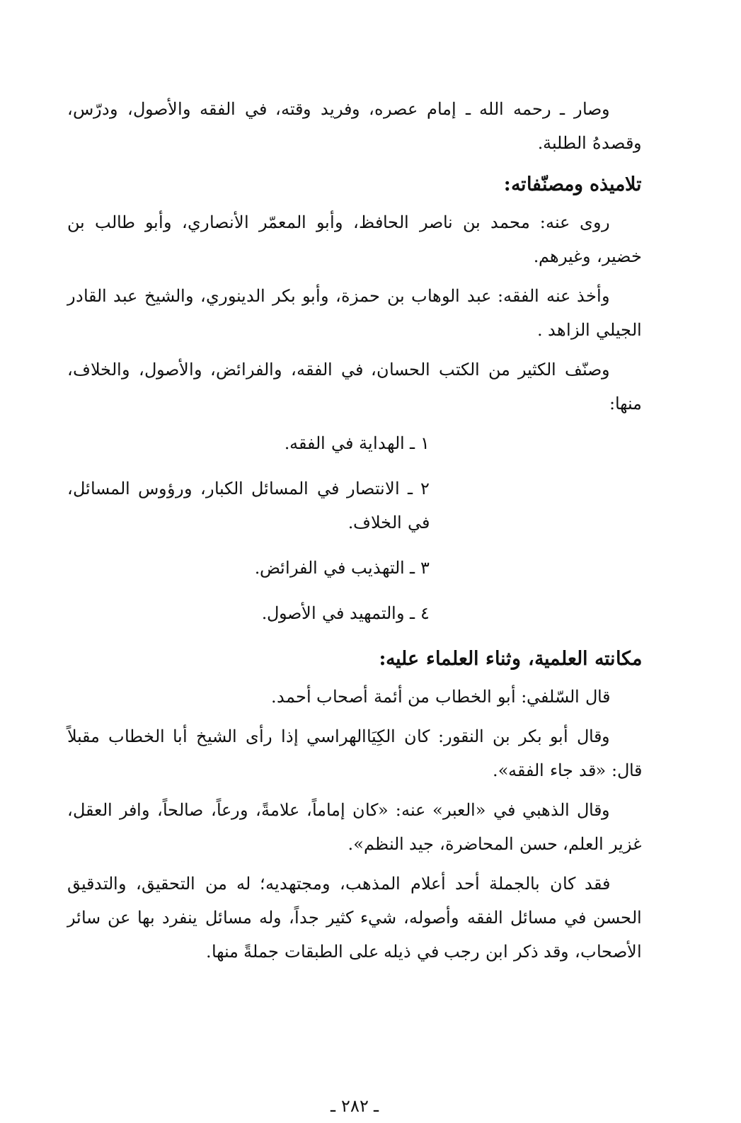وصار ـ رحمه الله ـ إمام عصره، وفريد وقته، في الفقه والأصول، ودرّس، وقصدهُ الطلبة.
تلاميذه ومصنّفاته:
روى عنه: محمد بن ناصر الحافظ، وأبو المعمّر الأنصاري، وأبو طالب بن خضير، وغيرهم.
وأخذ عنه الفقه: عبد الوهاب بن حمزة، وأبو بكر الدينوري، والشيخ عبد القادر الجيلي الزاهد .
وصنّف الكثير من الكتب الحسان، في الفقه، والفرائض، والأصول، والخلاف، منها:
١ ـ الهداية في الفقه.
٢ ـ الانتصار في المسائل الكبار، ورؤوس المسائل، في الخلاف.
٣ ـ التهذيب في الفرائض.
٤ ـ والتمهيد في الأصول.
مكانته العلمية، وثناء العلماء عليه:
قال السّلفي: أبو الخطاب من أئمة أصحاب أحمد.
وقال أبو بكر بن النقور: كان الكِيَاالهراسي إذا رأى الشيخ أبا الخطاب مقبلاً قال: «قد جاء الفقه».
وقال الذهبي في «العبر» عنه: «كان إماماً، علامةً، ورعاً، صالحاً، وافر العقل، غزير العلم، حسن المحاضرة، جيد النظم».
فقد كان بالجملة أحد أعلام المذهب، ومجتهديه؛ له من التحقيق، والتدقيق الحسن في مسائل الفقه وأصوله، شيء كثير جداً، وله مسائل ينفرد بها عن سائر الأصحاب، وقد ذكر ابن رجب في ذيله على الطبقات جملةً منها.
ـ ٢٨٢ ـ